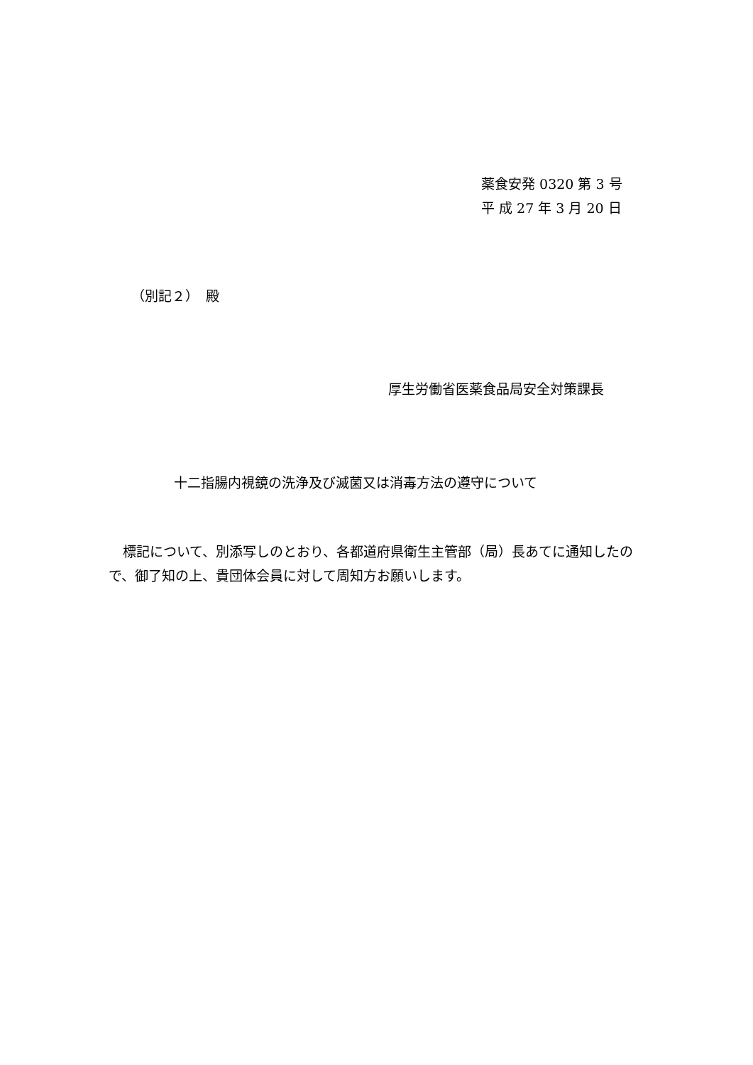薬食安発 0320 第 3 号
平 成 27 年 3 月 20 日
（別記２）　殿
厚生労働省医薬食品局安全対策課長
十二指腸内視鏡の洗浄及び滅菌又は消毒方法の遵守について
標記について、別添写しのとおり、各都道府県衛生主管部（局）長あてに通知したので、御了知の上、貴団体会員に対して周知方お願いします。